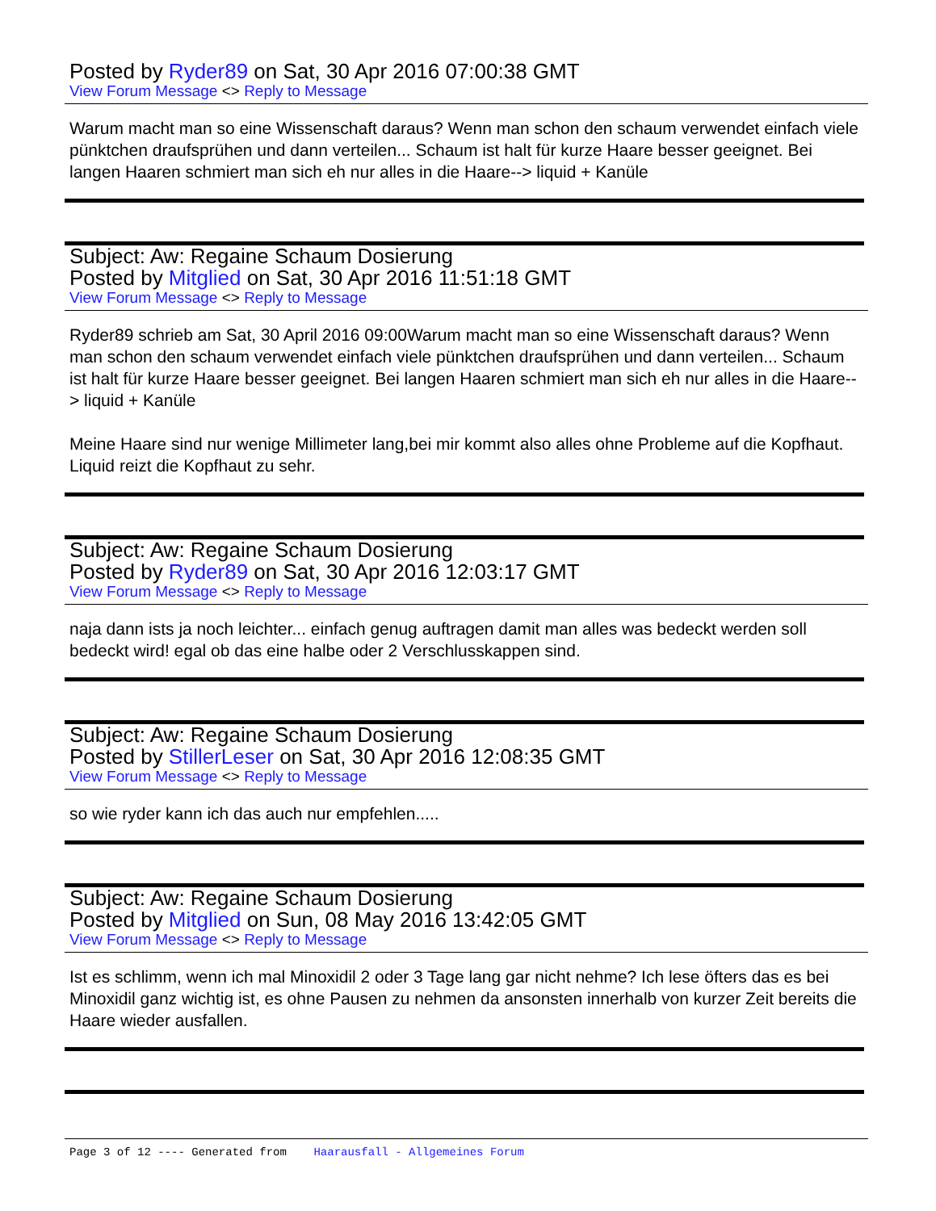Posted by Ryder89 on Sat, 30 Apr 2016 07:00:38 GMT
View Forum Message <> Reply to Message
Warum macht man so eine Wissenschaft daraus? Wenn man schon den schaum verwendet einfach viele pünktchen draufsprühen und dann verteilen... Schaum ist halt für kurze Haare besser geeignet. Bei langen Haaren schmiert man sich eh nur alles in die Haare--> liquid + Kanüle
Subject: Aw: Regaine Schaum Dosierung
Posted by Mitglied on Sat, 30 Apr 2016 11:51:18 GMT
View Forum Message <> Reply to Message
Ryder89 schrieb am Sat, 30 April 2016 09:00Warum macht man so eine Wissenschaft daraus? Wenn man schon den schaum verwendet einfach viele pünktchen draufsprühen und dann verteilen... Schaum ist halt für kurze Haare besser geeignet. Bei langen Haaren schmiert man sich eh nur alles in die Haare--> liquid + Kanüle
Meine Haare sind nur wenige Millimeter lang,bei mir kommt also alles ohne Probleme auf die Kopfhaut. Liquid reizt die Kopfhaut zu sehr.
Subject: Aw: Regaine Schaum Dosierung
Posted by Ryder89 on Sat, 30 Apr 2016 12:03:17 GMT
View Forum Message <> Reply to Message
naja dann ists ja noch leichter... einfach genug auftragen damit man alles was bedeckt werden soll bedeckt wird! egal ob das eine halbe oder 2 Verschlusskappen sind.
Subject: Aw: Regaine Schaum Dosierung
Posted by StillerLeser on Sat, 30 Apr 2016 12:08:35 GMT
View Forum Message <> Reply to Message
so wie ryder kann ich das auch nur empfehlen.....
Subject: Aw: Regaine Schaum Dosierung
Posted by Mitglied on Sun, 08 May 2016 13:42:05 GMT
View Forum Message <> Reply to Message
Ist es schlimm, wenn ich mal Minoxidil 2 oder 3 Tage lang gar nicht nehme? Ich lese öfters das es bei Minoxidil ganz wichtig ist, es ohne Pausen zu nehmen da ansonsten innerhalb von kurzer Zeit bereits die Haare wieder ausfallen.
Page 3 of 12 ---- Generated from Haarausfall - Allgemeines Forum